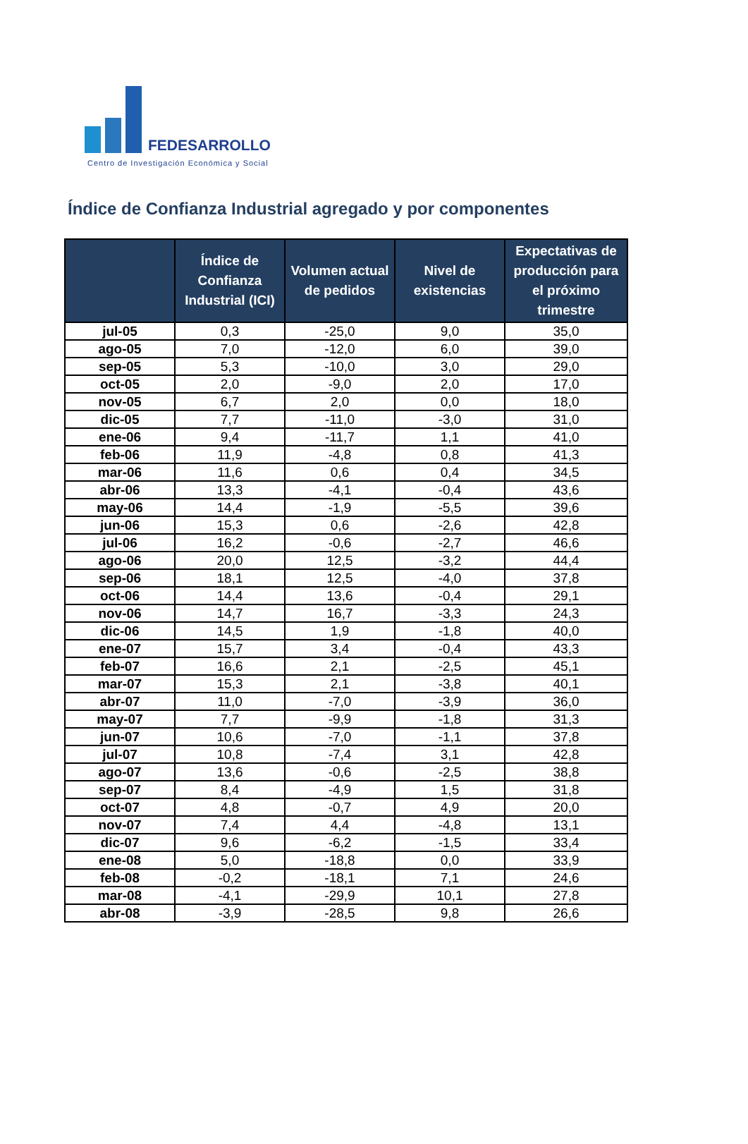FEDESARROLLO
Centro de Investigación Económica y Social
Índice de Confianza Industrial agregado y por componentes
| | Índice de Confianza Industrial (ICI) | Volumen actual de pedidos | Nivel de existencias | Expectativas de producción para el próximo trimestre |
| --- | --- | --- | --- | --- |
| jul-05 | 0,3 | -25,0 | 9,0 | 35,0 |
| ago-05 | 7,0 | -12,0 | 6,0 | 39,0 |
| sep-05 | 5,3 | -10,0 | 3,0 | 29,0 |
| oct-05 | 2,0 | -9,0 | 2,0 | 17,0 |
| nov-05 | 6,7 | 2,0 | 0,0 | 18,0 |
| dic-05 | 7,7 | -11,0 | -3,0 | 31,0 |
| ene-06 | 9,4 | -11,7 | 1,1 | 41,0 |
| feb-06 | 11,9 | -4,8 | 0,8 | 41,3 |
| mar-06 | 11,6 | 0,6 | 0,4 | 34,5 |
| abr-06 | 13,3 | -4,1 | -0,4 | 43,6 |
| may-06 | 14,4 | -1,9 | -5,5 | 39,6 |
| jun-06 | 15,3 | 0,6 | -2,6 | 42,8 |
| jul-06 | 16,2 | -0,6 | -2,7 | 46,6 |
| ago-06 | 20,0 | 12,5 | -3,2 | 44,4 |
| sep-06 | 18,1 | 12,5 | -4,0 | 37,8 |
| oct-06 | 14,4 | 13,6 | -0,4 | 29,1 |
| nov-06 | 14,7 | 16,7 | -3,3 | 24,3 |
| dic-06 | 14,5 | 1,9 | -1,8 | 40,0 |
| ene-07 | 15,7 | 3,4 | -0,4 | 43,3 |
| feb-07 | 16,6 | 2,1 | -2,5 | 45,1 |
| mar-07 | 15,3 | 2,1 | -3,8 | 40,1 |
| abr-07 | 11,0 | -7,0 | -3,9 | 36,0 |
| may-07 | 7,7 | -9,9 | -1,8 | 31,3 |
| jun-07 | 10,6 | -7,0 | -1,1 | 37,8 |
| jul-07 | 10,8 | -7,4 | 3,1 | 42,8 |
| ago-07 | 13,6 | -0,6 | -2,5 | 38,8 |
| sep-07 | 8,4 | -4,9 | 1,5 | 31,8 |
| oct-07 | 4,8 | -0,7 | 4,9 | 20,0 |
| nov-07 | 7,4 | 4,4 | -4,8 | 13,1 |
| dic-07 | 9,6 | -6,2 | -1,5 | 33,4 |
| ene-08 | 5,0 | -18,8 | 0,0 | 33,9 |
| feb-08 | -0,2 | -18,1 | 7,1 | 24,6 |
| mar-08 | -4,1 | -29,9 | 10,1 | 27,8 |
| abr-08 | -3,9 | -28,5 | 9,8 | 26,6 |